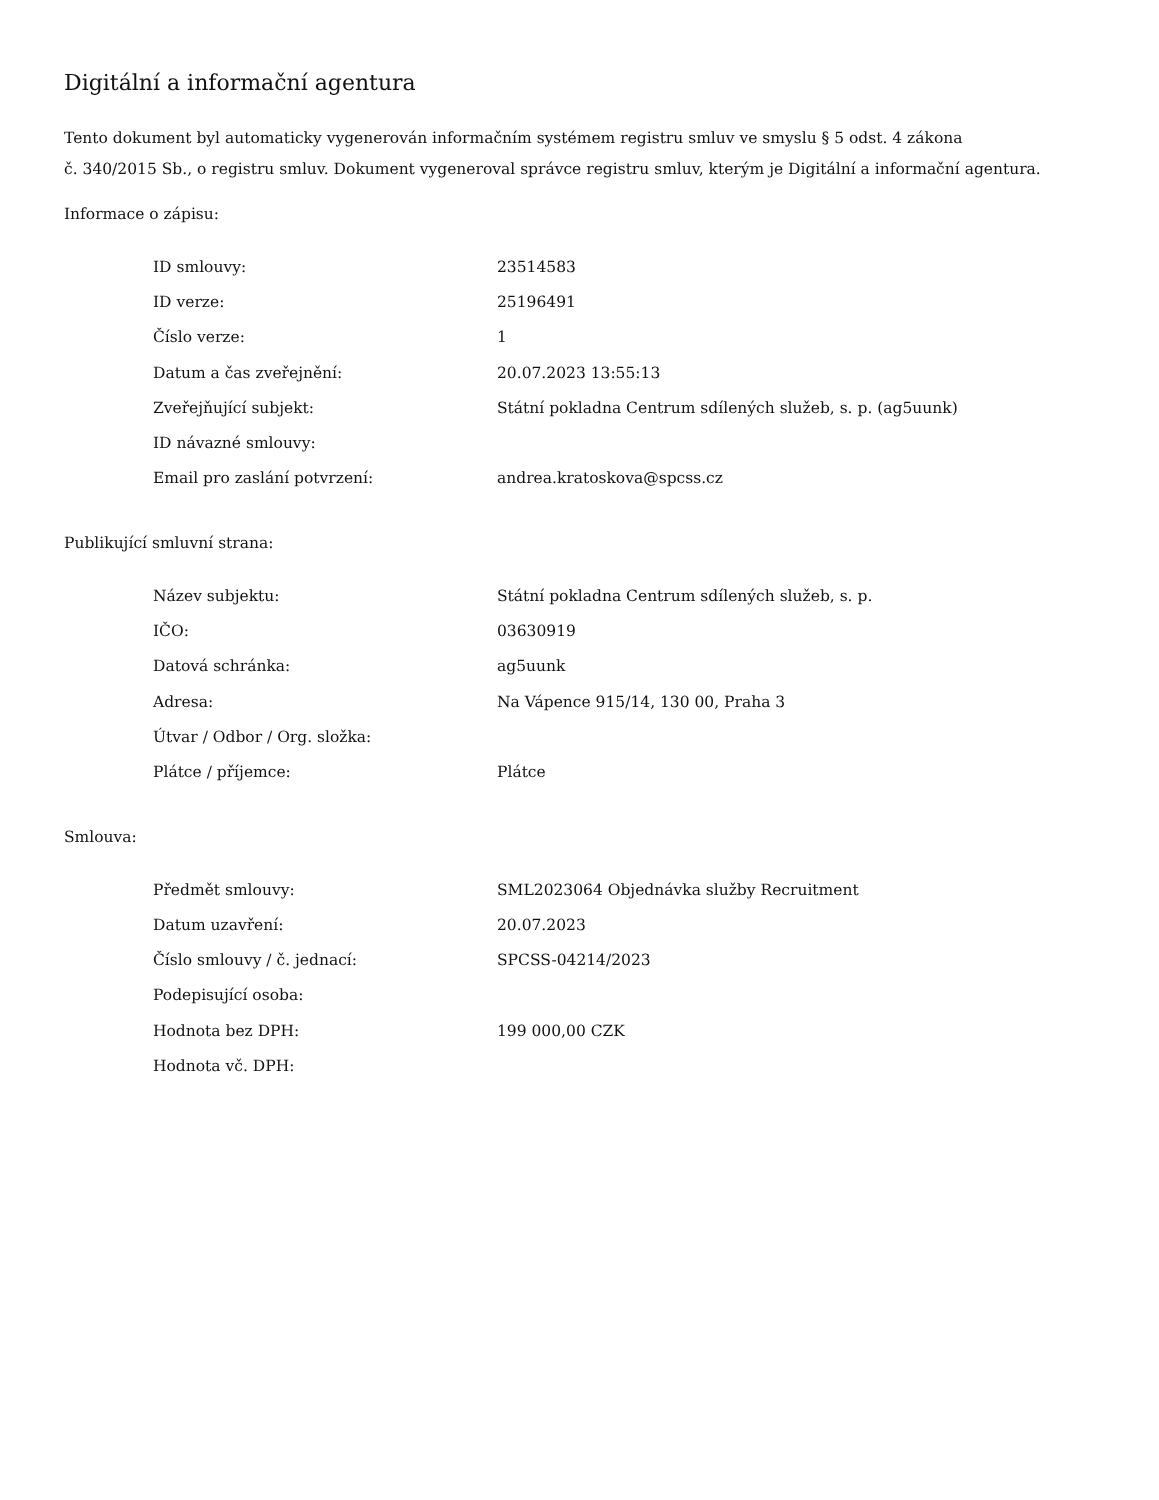Digitální a informační agentura
Tento dokument byl automaticky vygenerován informačním systémem registru smluv ve smyslu § 5 odst. 4 zákona
č. 340/2015 Sb., o registru smluv. Dokument vygeneroval správce registru smluv, kterým je Digitální a informační agentura.
Informace o zápisu:
| ID smlouvy: | 23514583 |
| ID verze: | 25196491 |
| Číslo verze: | 1 |
| Datum a čas zveřejnění: | 20.07.2023 13:55:13 |
| Zveřejňující subjekt: | Státní pokladna Centrum sdílených služeb, s. p. (ag5uunk) |
| ID návazné smlouvy: | |
| Email pro zaslání potvrzení: | andrea.kratoskova@spcss.cz |
Publikující smluvní strana:
| Název subjektu: | Státní pokladna Centrum sdílených služeb, s. p. |
| IČO: | 03630919 |
| Datová schránka: | ag5uunk |
| Adresa: | Na Vápence 915/14, 130 00, Praha 3 |
| Útvar / Odbor / Org. složka: | |
| Plátce / příjemce: | Plátce |
Smlouva:
| Předmět smlouvy: | SML2023064 Objednávka služby Recruitment |
| Datum uzavření: | 20.07.2023 |
| Číslo smlouvy / č. jednací: | SPCSS-04214/2023 |
| Podepisující osoba: | |
| Hodnota bez DPH: | 199 000,00 CZK |
| Hodnota vč. DPH: | |